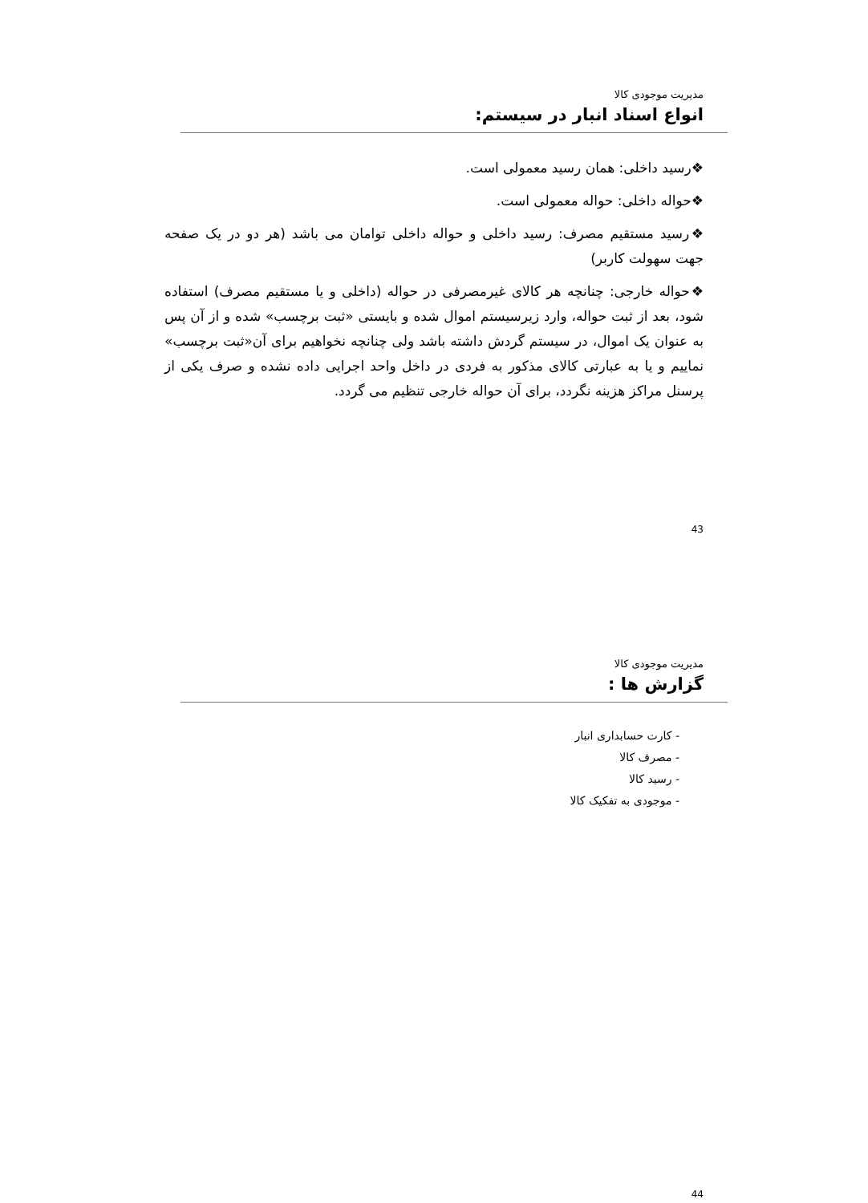مدیریت موجودی کالا
انواع اسناد انبار در سیستم:
❖رسید داخلی: همان رسید معمولی است.
❖حواله داخلی: حواله معمولی است.
❖رسید مستقیم مصرف: رسید داخلی و حواله داخلی توامان می باشد (هر دو در یک صفحه جهت سهولت کاربر)
❖حواله خارجی: چنانچه هر کالای غیرمصرفی در حواله (داخلی و یا مستقیم مصرف) استفاده شود، بعد از ثبت حواله، وارد زیرسیستم اموال شده و بایستی «ثبت برچسب» شده و از آن پس به عنوان یک اموال، در سیستم گردش داشته باشد ولی چنانچه نخواهیم برای آن«ثبت برچسب» نماییم و یا به عبارتی کالای مذکور به فردی در داخل واحد اجرایی داده نشده و صرف یکی از پرسنل مراکز هزینه نگردد، برای آن حواله خارجی تنظیم می گردد.
43
مدیریت موجودی کالا
گزارش ها :
- کارت حسابداری انبار
- مصرف کالا
- رسید کالا
- موجودی به تفکیک کالا
44